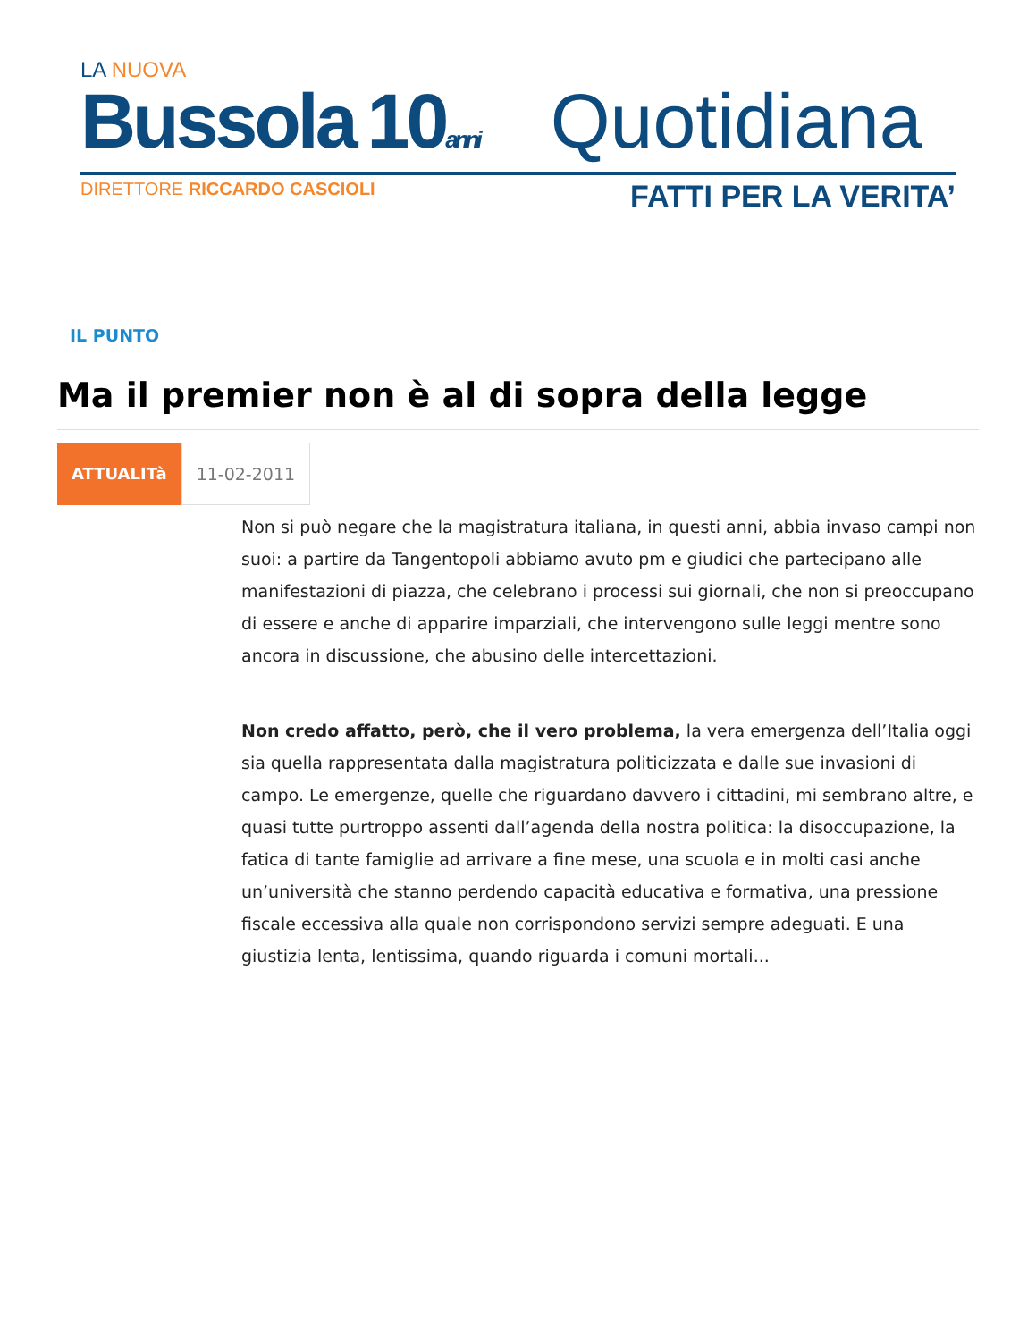LA NUOVA
Bussola
10anni
Quotidiana
DIRETTORE RICCARDO CASCIOLI FATTI PER LA VERITA’
IL PUNTO
Ma il premier non è al di sopra della legge
ATTUALITà 11-02-2011
Non si può negare che la magistratura italiana, in questi anni, abbia invaso campi non suoi: a partire da Tangentopoli abbiamo avuto pm e giudici che partecipano alle manifestazioni di piazza, che celebrano i processi sui giornali, che non si preoccupano di essere e anche di apparire imparziali, che intervengono sulle leggi mentre sono ancora in discussione, che abusino delle intercettazioni.
Non credo affatto, però, che il vero problema, la vera emergenza dell’Italia oggi sia quella rappresentata dalla magistratura politicizzata e dalle sue invasioni di campo. Le emergenze, quelle che riguardano davvero i cittadini, mi sembrano altre, e quasi tutte purtroppo assenti dall’agenda della nostra politica: la disoccupazione, la fatica di tante famiglie ad arrivare a fine mese, una scuola e in molti casi anche un’università che stanno perdendo capacità educativa e formativa, una pressione fiscale eccessiva alla quale non corrispondono servizi sempre adeguati. E una giustizia lenta, lentissima, quando riguarda i comuni mortali...